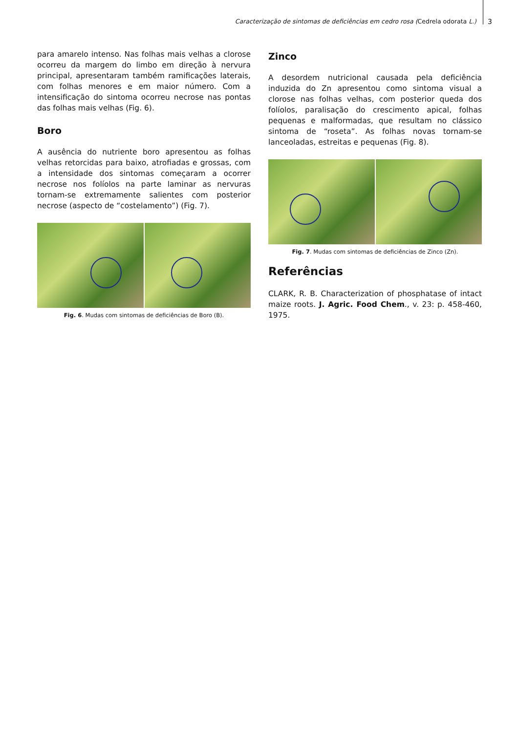Caracterização de sintomas de deficiências em cedro rosa (Cedrela odorata L.)
3
para amarelo intenso. Nas folhas mais velhas a clorose ocorreu da margem do limbo em direção à nervura principal, apresentaram também ramificações laterais, com folhas menores e em maior número. Com a intensificação do sintoma ocorreu necrose nas pontas das folhas mais velhas (Fig. 6).
Boro
A ausência do nutriente boro apresentou as folhas velhas retorcidas para baixo, atrofiadas e grossas, com a intensidade dos sintomas começaram a ocorrer necrose nos folíolos na parte laminar as nervuras tornam-se extremamente salientes com posterior necrose (aspecto de “costelamento”) (Fig. 7).
Fig. 6. Mudas com sintomas de deficiências de Boro (B).
Zinco
A desordem nutricional causada pela deficiência induzida do Zn apresentou como sintoma visual a clorose nas folhas velhas, com posterior queda dos folíolos, paralisação do crescimento apical, folhas pequenas e malformadas, que resultam no clássico sintoma de “roseta”. As folhas novas tornam-se lanceoladas, estreitas e pequenas (Fig. 8).
Fig. 7. Mudas com sintomas de deficiências de Zinco (Zn).
Referências
CLARK, R. B. Characterization of phosphatase of intact maize roots. J. Agric. Food Chem., v. 23: p. 458-460, 1975.